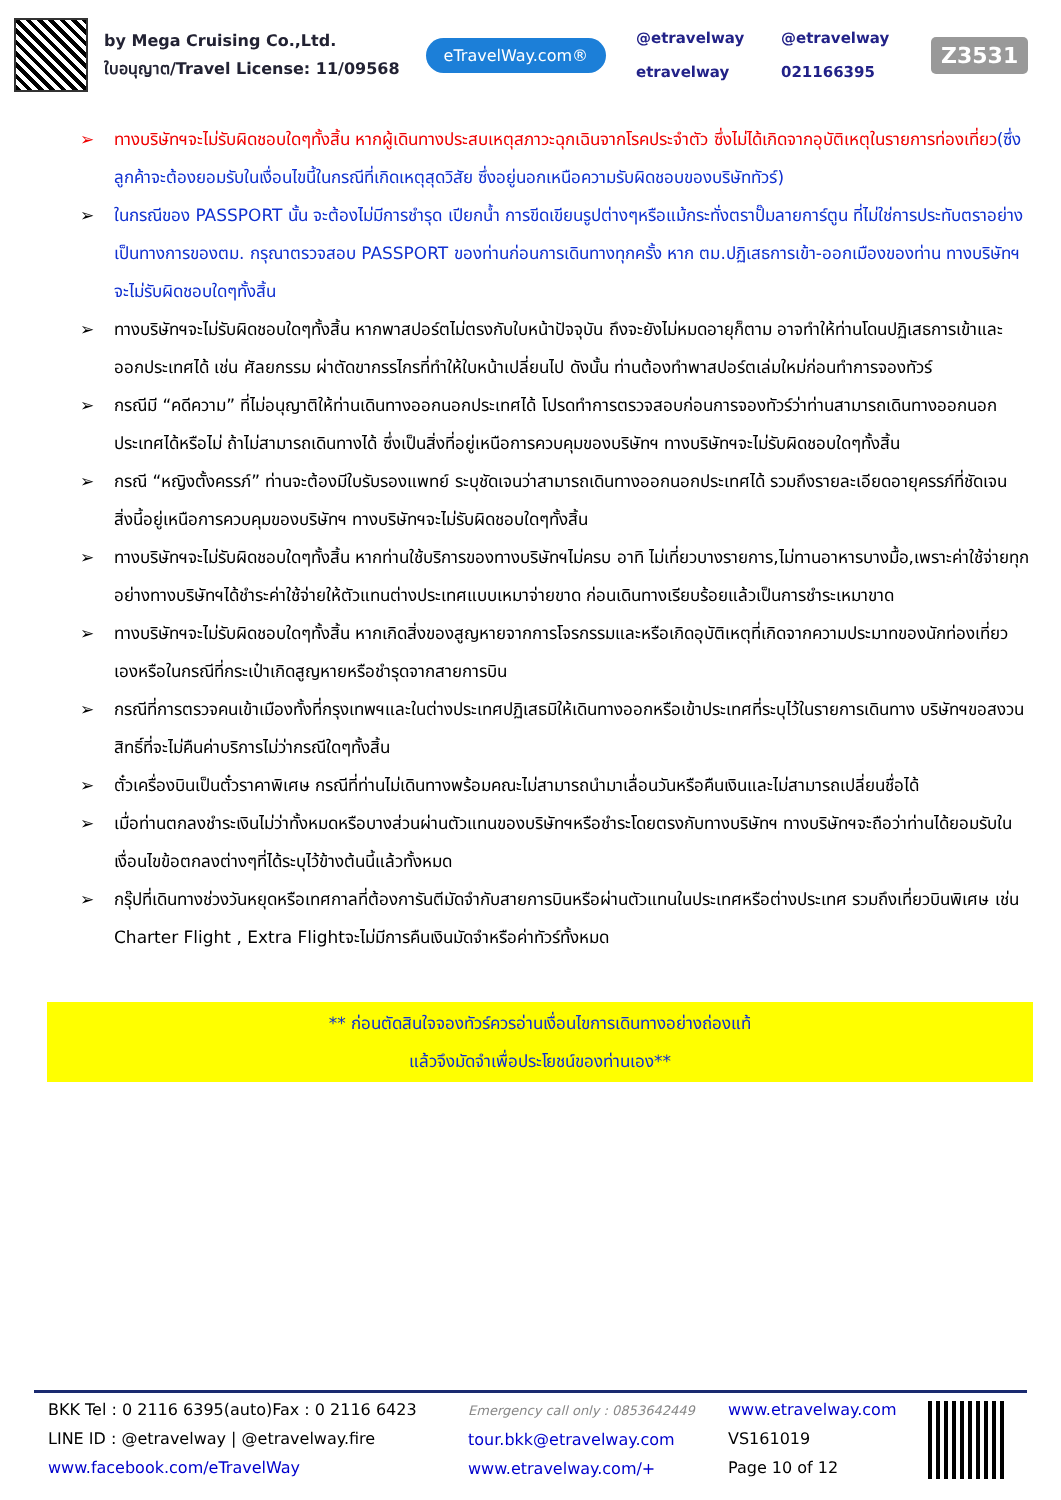by Mega Cruising Co.,Ltd.
ใบอนุญาต/Travel License: 11/09568
eTravelWay.com®
@etravelway @etravelway etravelway 021166395
Z3531
➢ ทางบริษัทฯจะไม่รับผิดชอบใดๆทั้งสิ้น หากผู้เดินทางประสบเหตุสภาวะฉุกเฉินจากโรคประจำตัว ซึ่งไม่ได้เกิดจากอุบัติเหตุในรายการท่องเที่ยว(ซึ่งลูกค้าจะต้องยอมรับในเงื่อนไขนี้ในกรณีที่เกิดเหตุสุดวิสัย ซึ่งอยู่นอกเหนือความรับผิดชอบของบริษัททัวร์)
➢ ในกรณีของ PASSPORT นั้น จะต้องไม่มีการชำรุด เปียกน้ำ การขีดเขียนรูปต่างๆหรือแม้กระทั่งตราปั๊มลายการ์ตูน ที่ไม่ใช่การประทับตราอย่างเป็นทางการของตม. กรุณาตรวจสอบ PASSPORT ของท่านก่อนการเดินทางทุกครั้ง หาก ตม.ปฏิเสธการเข้า-ออกเมืองของท่าน ทางบริษัทฯจะไม่รับผิดชอบใดๆทั้งสิ้น
➢ ทางบริษัทฯจะไม่รับผิดชอบใดๆทั้งสิ้น หากพาสปอร์ตไม่ตรงกับใบหน้าปัจจุบัน ถึงจะยังไม่หมดอายุก็ตาม อาจทำให้ท่านโดนปฏิเสธการเข้าและออกประเทศได้ เช่น ศัลยกรรม ผ่าตัดขากรรไกรที่ทำให้ใบหน้าเปลี่ยนไป ดังนั้น ท่านต้องทำพาสปอร์ตเล่มใหม่ก่อนทำการจองทัวร์
➢ กรณีมี “คดีความ” ที่ไม่อนุญาติให้ท่านเดินทางออกนอกประเทศได้ โปรดทำการตรวจสอบก่อนการจองทัวร์ว่าท่านสามารถเดินทางออกนอกประเทศได้หรือไม่ ถ้าไม่สามารถเดินทางได้ ซึ่งเป็นสิ่งที่อยู่เหนือการควบคุมของบริษัทฯ ทางบริษัทฯจะไม่รับผิดชอบใดๆทั้งสิ้น
➢ กรณี “หญิงตั้งครรภ์” ท่านจะต้องมีใบรับรองแพทย์ ระบุชัดเจนว่าสามารถเดินทางออกนอกประเทศได้ รวมถึงรายละเอียดอายุครรภ์ที่ชัดเจน สิ่งนี้อยู่เหนือการควบคุมของบริษัทฯ ทางบริษัทฯจะไม่รับผิดชอบใดๆทั้งสิ้น
➢ ทางบริษัทฯจะไม่รับผิดชอบใดๆทั้งสิ้น หากท่านใช้บริการของทางบริษัทฯไม่ครบ อาทิ ไม่เที่ยวบางรายการ,ไม่ทานอาหารบางมื้อ,เพราะค่าใช้จ่ายทุกอย่างทางบริษัทฯได้ชำระค่าใช้จ่ายให้ตัวแทนต่างประเทศแบบเหมาจ่ายขาด ก่อนเดินทางเรียบร้อยแล้วเป็นการชำระเหมาขาด
➢ ทางบริษัทฯจะไม่รับผิดชอบใดๆทั้งสิ้น หากเกิดสิ่งของสูญหายจากการโจรกรรมและหรือเกิดอุบัติเหตุที่เกิดจากความประมาทของนักท่องเที่ยวเองหรือในกรณีที่กระเป๋าเกิดสูญหายหรือชำรุดจากสายการบิน
➢ กรณีที่การตรวจคนเข้าเมืองทั้งที่กรุงเทพฯและในต่างประเทศปฏิเสธมิให้เดินทางออกหรือเข้าประเทศที่ระบุไว้ในรายการเดินทาง บริษัทฯขอสงวนสิทธิ์ที่จะไม่คืนค่าบริการไม่ว่ากรณีใดๆทั้งสิ้น
➢ ตั๋วเครื่องบินเป็นตั๋วราคาพิเศษ กรณีที่ท่านไม่เดินทางพร้อมคณะไม่สามารถนำมาเลื่อนวันหรือคืนเงินและไม่สามารถเปลี่ยนชื่อได้
➢ เมื่อท่านตกลงชำระเงินไม่ว่าทั้งหมดหรือบางส่วนผ่านตัวแทนของบริษัทฯหรือชำระโดยตรงกับทางบริษัทฯ ทางบริษัทฯจะถือว่าท่านได้ยอมรับในเงื่อนไขข้อตกลงต่างๆที่ได้ระบุไว้ข้างต้นนี้แล้วทั้งหมด
➢ กรุ๊ปที่เดินทางช่วงวันหยุดหรือเทศกาลที่ต้องการันตีมัดจำกับสายการบินหรือผ่านตัวแทนในประเทศหรือต่างประเทศ รวมถึงเที่ยวบินพิเศษ เช่น Charter Flight , Extra Flightจะไม่มีการคืนเงินมัดจำหรือค่าทัวร์ทั้งหมด
** ก่อนตัดสินใจจองทัวร์ควรอ่านเงื่อนไขการเดินทางอย่างถ่องแท้
แล้วจึงมัดจำเพื่อประโยชน์ของท่านเอง**
BKK Tel : 0 2116 6395(auto)Fax : 0 2116 6423
LINE ID : @etravelway | @etravelway.fire
www.facebook.com/eTravelWay
Emergency call only : 0853642449
tour.bkk@etravelway.com
www.etravelway.com/+
www.etravelway.com
VS161019
Page 10 of 12